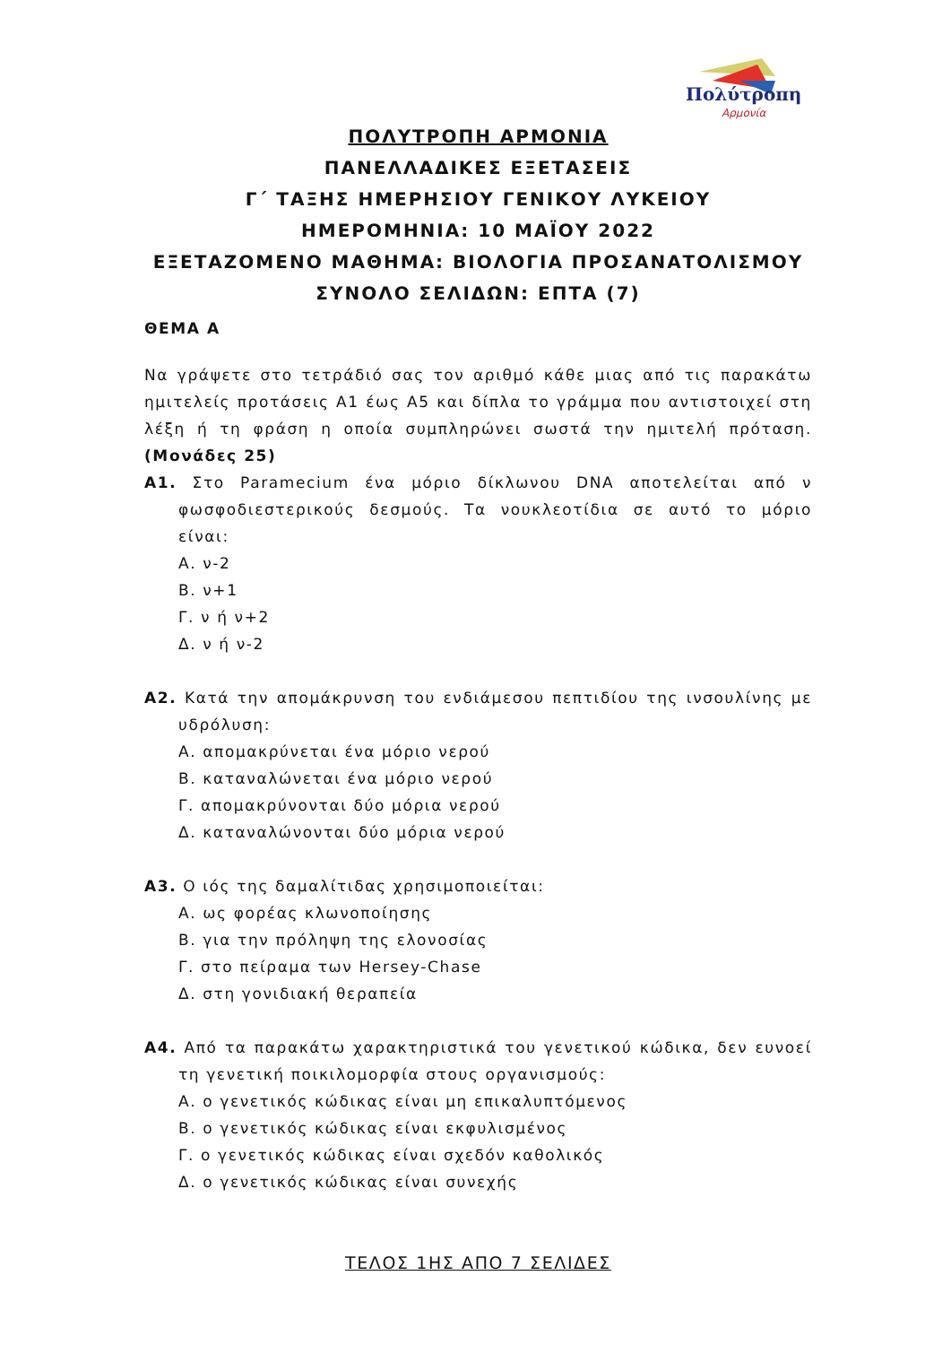Πολύτροπη
Αρμονία
ΠΟΛΥΤΡΟΠΗ ΑΡΜΟΝΙΑ
ΠΑΝΕΛΛΑΔΙΚΕΣ ΕΞΕΤΑΣΕΙΣ
Γ΄ ΤΑΞΗΣ ΗΜΕΡΗΣΙΟΥ ΓΕΝΙΚΟΥ ΛΥΚΕΙΟΥ
ΗΜΕΡΟΜΗΝΙΑ: 10 ΜΑΪΟΥ 2022
ΕΞΕΤΑΖΟΜΕΝΟ ΜΑΘΗΜΑ: ΒΙΟΛΟΓΙΑ ΠΡΟΣΑΝΑΤΟΛΙΣΜΟΥ
ΣΥΝΟΛΟ ΣΕΛΙΔΩΝ: ΕΠΤΑ (7)
ΘΕΜΑ Α
Να γράψετε στο τετράδιό σας τον αριθμό κάθε μιας από τις παρακάτω ημιτελείς προτάσεις Α1 έως Α5 και δίπλα το γράμμα που αντιστοιχεί στη λέξη ή τη φράση η οποία συμπληρώνει σωστά την ημιτελή πρόταση.(Μονάδες 25)
Α1. Στο Paramecium ένα μόριο δίκλωνου DNA αποτελείται από ν φωσφοδιεστερικούς δεσμούς. Τα νουκλεοτίδια σε αυτό το μόριο είναι:
Α. ν-2
Β. ν+1
Γ. ν ή ν+2
Δ. ν ή ν-2
Α2. Κατά την απομάκρυνση του ενδιάμεσου πεπτιδίου της ινσουλίνης με υδρόλυση:
Α. απομακρύνεται ένα μόριο νερού
Β. καταναλώνεται ένα μόριο νερού
Γ. απομακρύνονται δύο μόρια νερού
Δ. καταναλώνονται δύο μόρια νερού
Α3. Ο ιός της δαμαλίτιδας χρησιμοποιείται:
Α. ως φορέας κλωνοποίησης
Β. για την πρόληψη της ελονοσίας
Γ. στο πείραμα των Hersey-Chase
Δ. στη γονιδιακή θεραπεία
Α4. Από τα παρακάτω χαρακτηριστικά του γενετικού κώδικα, δεν ευνοεί τη γενετική ποικιλομορφία στους οργανισμούς:
Α. ο γενετικός κώδικας είναι μη επικαλυπτόμενος
Β. ο γενετικός κώδικας είναι εκφυλισμένος
Γ. ο γενετικός κώδικας είναι σχεδόν καθολικός
Δ. ο γενετικός κώδικας είναι συνεχής
ΤΕΛΟΣ 1ΗΣ ΑΠΟ 7 ΣΕΛΙΔΕΣ